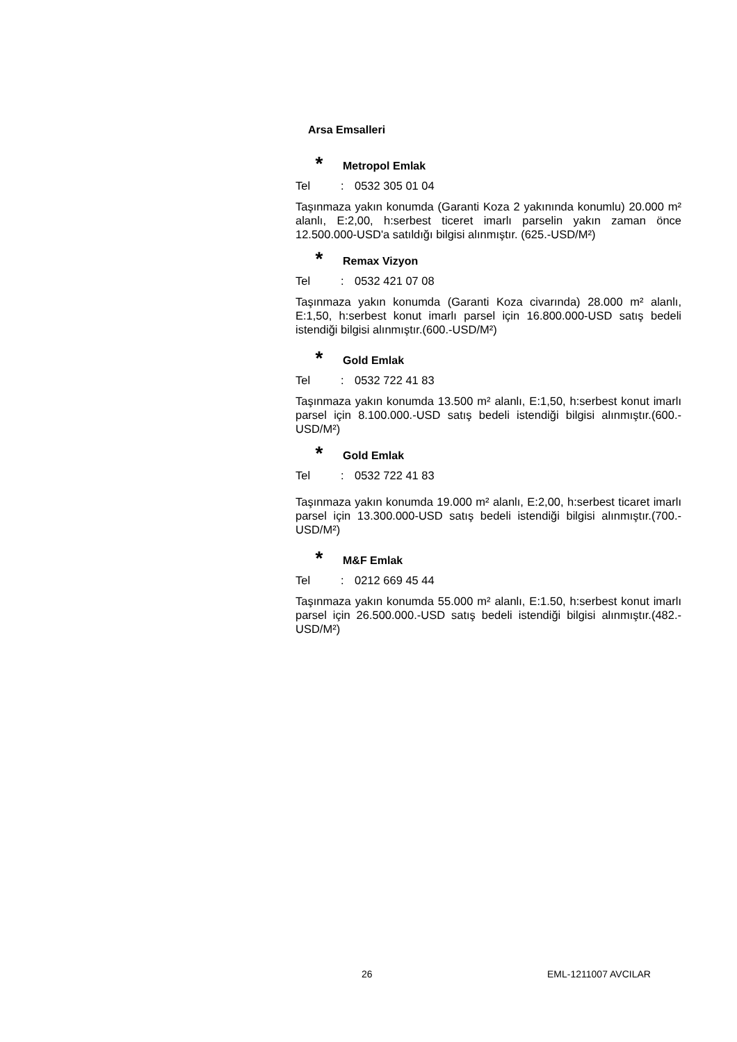Arsa Emsalleri
* Metropol Emlak
Tel: 0532 305 01 04
Taşınmaza yakın konumda (Garanti Koza 2 yakınında konumlu) 20.000 m² alanlı, E:2,00, h:serbest ticeret imarlı parselin yakın zaman önce 12.500.000-USD'a satıldığı bilgisi alınmıştır. (625.-USD/M²)
* Remax Vizyon
Tel: 0532 421 07 08
Taşınmaza yakın konumda (Garanti Koza civarında) 28.000 m² alanlı, E:1,50, h:serbest konut imarlı parsel için 16.800.000-USD satış bedeli istendiği bilgisi alınmıştır.(600.-USD/M²)
* Gold Emlak
Tel: 0532 722 41 83
Taşınmaza yakın konumda 13.500 m² alanlı, E:1,50, h:serbest konut imarlı parsel için 8.100.000.-USD satış bedeli istendiği bilgisi alınmıştır.(600.-USD/M²)
* Gold Emlak
Tel: 0532 722 41 83
Taşınmaza yakın konumda 19.000 m² alanlı, E:2,00, h:serbest ticaret imarlı parsel için 13.300.000-USD satış bedeli istendiği bilgisi alınmıştır.(700.-USD/M²)
* M&F Emlak
Tel: 0212 669 45 44
Taşınmaza yakın konumda 55.000 m² alanlı, E:1.50, h:serbest konut imarlı parsel için 26.500.000.-USD satış bedeli istendiği bilgisi alınmıştır.(482.-USD/M²)
26 EML-1211007 AVCILAR